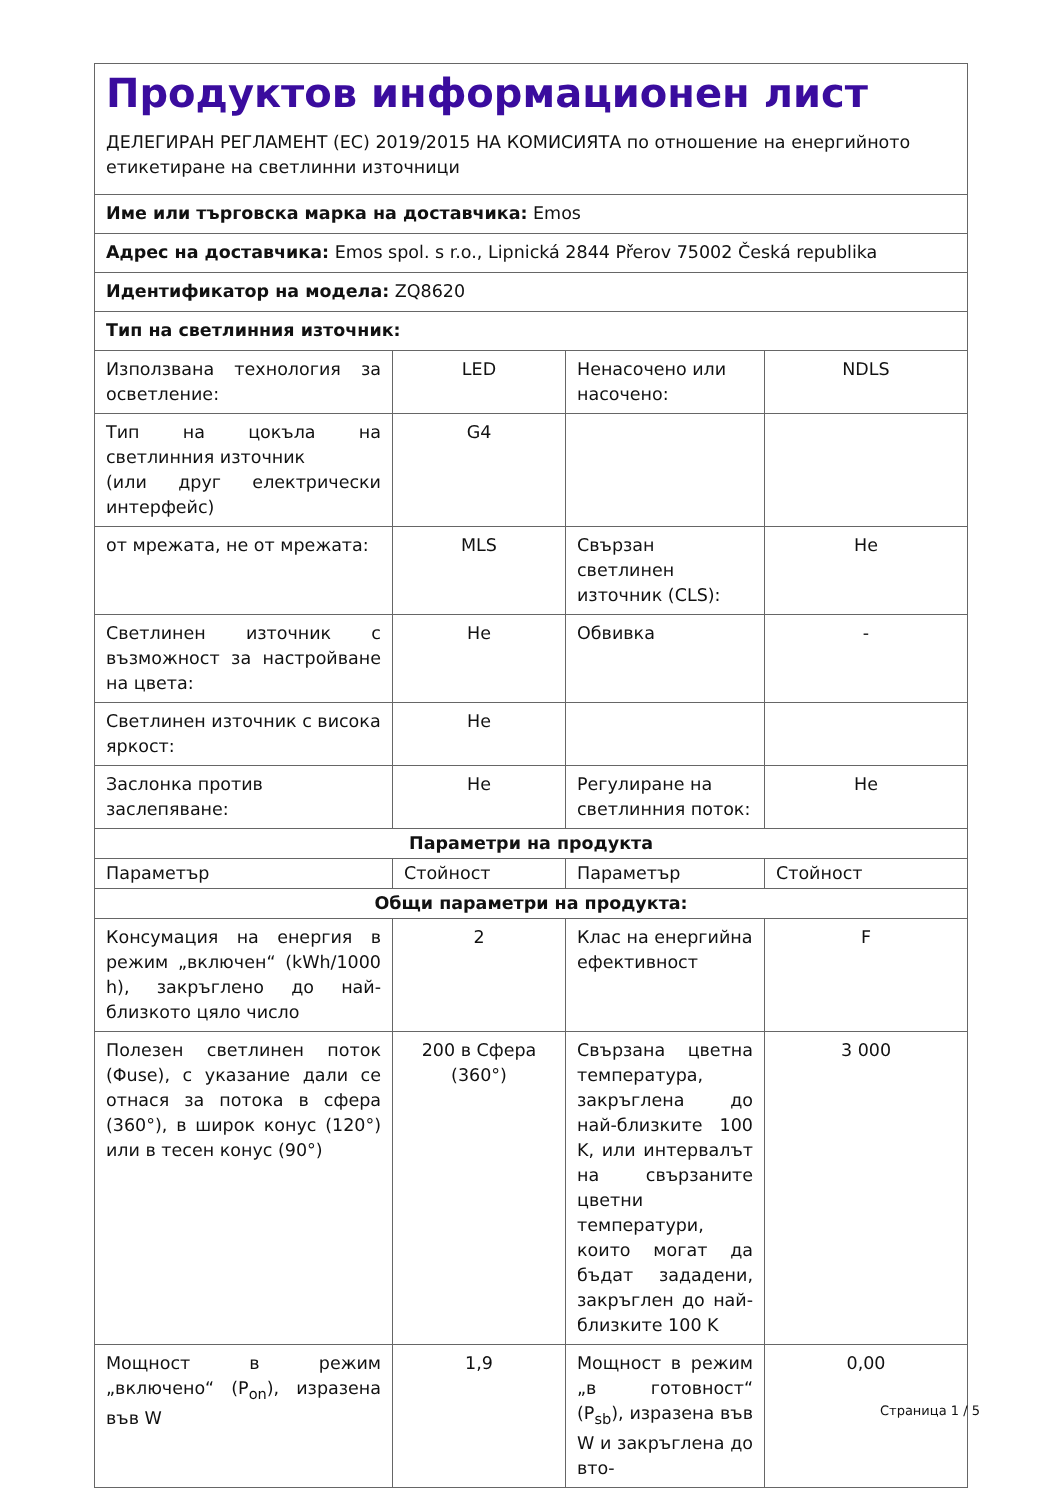| Продуктов информационен лист ДЕЛЕГИРАН РЕГЛАМЕНТ (ЕС) 2019/2015 НА КОМИСИЯТА по отношение на енергийното етикетиране на светлинни източници | | | |
| Име или търговска марка на доставчика: Emos | | | |
| Адрес на доставчика: Emos spol. s r.o., Lipnická 2844 Přerov 75002 Česká republika | | | |
| Идентификатор на модела: ZQ8620 | | | |
| Тип на светлинния източник: | | | |
| Използвана технология за осветление: | LED | Ненасочено или насочено: | NDLS |
| Тип на цокъла на светлинния източник (или друг електрически интерфейс) | G4 | | |
| от мрежата, не от мрежата: | MLS | Свързан светлинен източник (CLS): | Не |
| Светлинен източник с възможност за настройване на цвета: | Не | Обвивка | - |
| Светлинен източник с висока яркост: | Не | | |
| Заслонка против заслепяване: | Не | Регулиране на светлинния поток: | Не |
| Параметри на продукта | | | |
| Параметър | Стойност | Параметър | Стойност |
| Общи параметри на продукта: | | | |
| Консумация на енергия в режим „включен“ (kWh/1000 h), закръглено до най-близкото цяло число | 2 | Клас на енергийна ефективност | F |
| Полезен светлинен поток (Φuse), с указание дали се отнася за потока в сфера (360°), в широк конус (120°) или в тесен конус (90°) | 200 в Сфера (360°) | Свързана цветна температура, закръглена до най-близките 100 K, или интервалът на свързаните цветни температури, които могат да бъдат зададени, закръглен до най-близките 100 K | 3 000 |
| Мощност в режим „включено“ (P<sub>on</sub>), изразена във W | 1,9 | Мощност в режим „в готовност“ (P<sub>sb</sub>), изразена във W и закръглена до вто- | 0,00 |
Страница 1 / 5